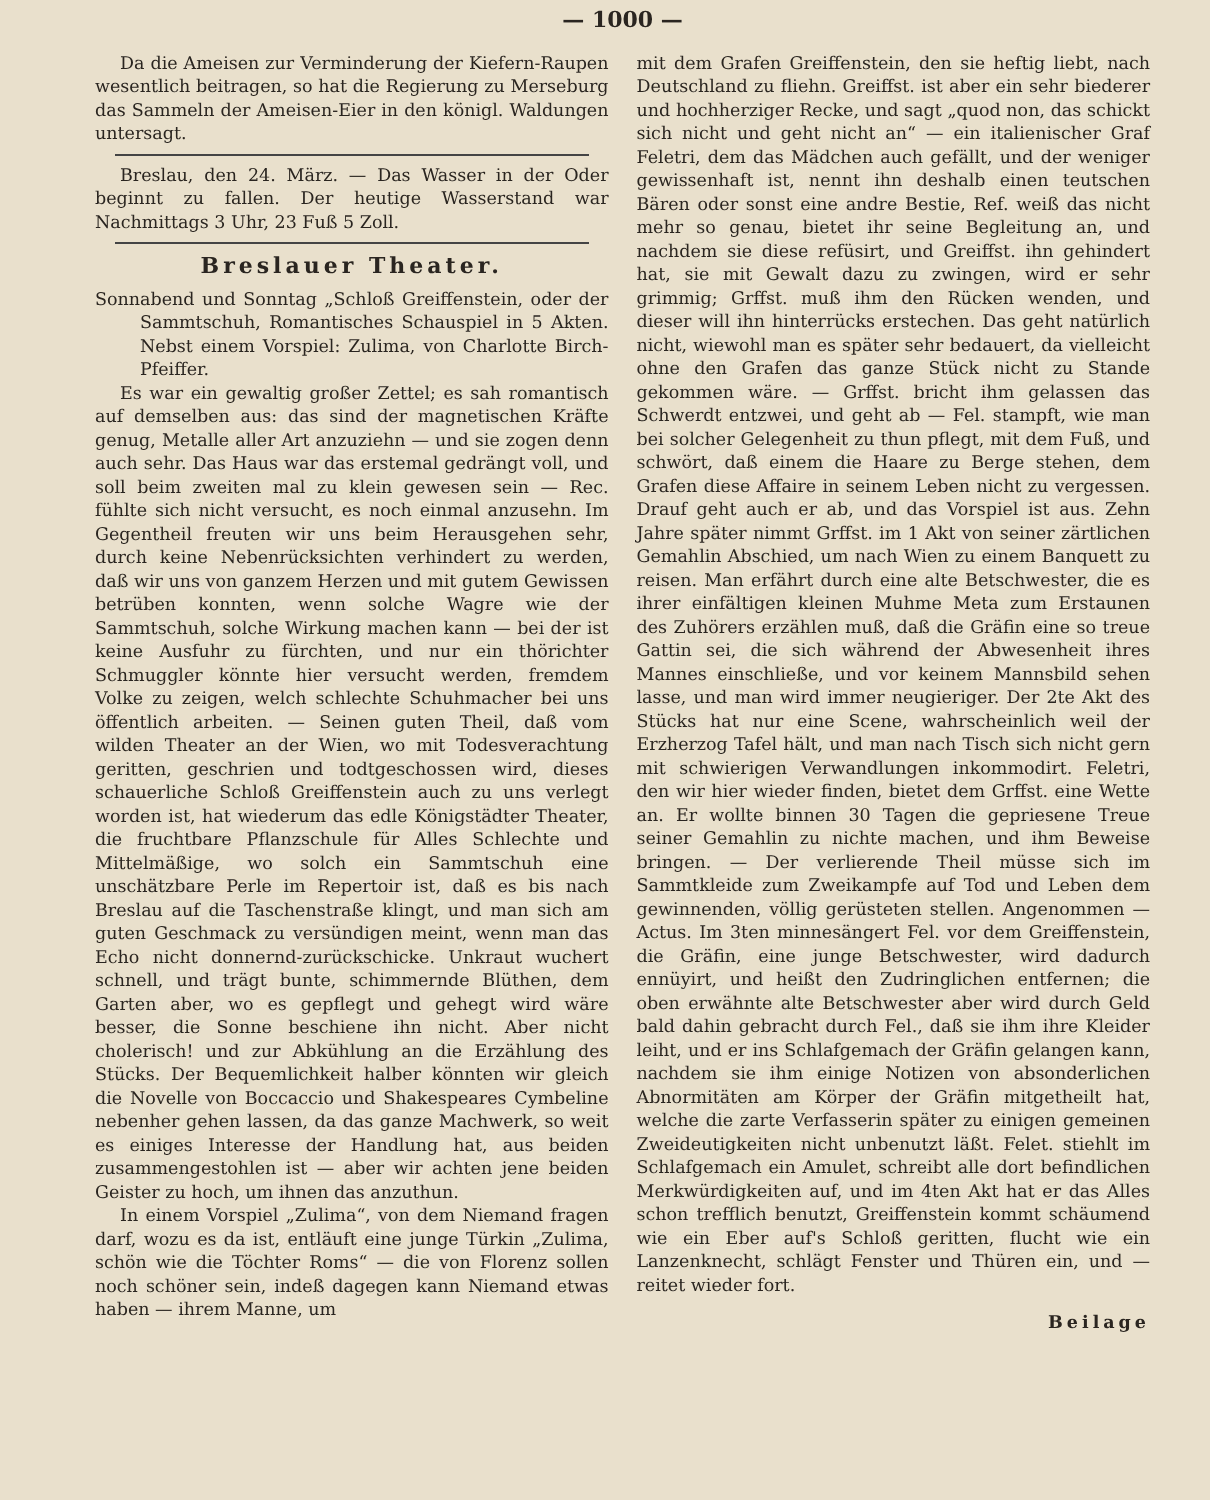— 1000 —
Da die Ameisen zur Verminderung der Kiefern-Raupen wesentlich beitragen, so hat die Regierung zu Merseburg das Sammeln der Ameisen-Eier in den königl. Waldungen untersagt.
Breslau, den 24. März. — Das Wasser in der Oder beginnt zu fallen. Der heutige Wasserstand war Nachmittags 3 Uhr, 23 Fuß 5 Zoll.
Breslauer Theater.
Sonnabend und Sonntag „Schloß Greiffenstein, oder der Sammtschuh, Romantisches Schauspiel in 5 Akten. Nebst einem Vorspiel: Zulima, von Charlotte Birch-Pfeiffer.
Es war ein gewaltig großer Zettel; es sah romantisch auf demselben aus: das sind der magnetischen Kräfte genug, Metalle aller Art anzuziehn — und sie zogen denn auch sehr. Das Haus war das erstemal gedrängt voll, und soll beim zweiten mal zu klein gewesen sein — Rec. fühlte sich nicht versucht, es noch einmal anzusehn. Im Gegentheil freuten wir uns beim Herausgehen sehr, durch keine Nebenrücksichten verhindert zu werden, daß wir uns von ganzem Herzen und mit gutem Gewissen betrüben konnten, wenn solche Wagre wie der Sammtschuh, solche Wirkung machen kann — bei der ist keine Ausfuhr zu fürchten, und nur ein thörichter Schmuggler könnte hier versucht werden, fremdem Volke zu zeigen, welch schlechte Schuhmacher bei uns öffentlich arbeiten. — Seinen guten Theil, daß vom wilden Theater an der Wien, wo mit Todesverachtung geritten, geschrien und todtgeschossen wird, dieses schauerliche Schloß Greiffenstein auch zu uns verlegt worden ist, hat wiederum das edle Königstädter Theater, die fruchtbare Pflanzschule für Alles Schlechte und Mittelmäßige, wo solch ein Sammtschuh eine unschätzbare Perle im Repertoir ist, daß es bis nach Breslau auf die Taschenstraße klingt, und man sich am guten Geschmack zu versündigen meint, wenn man das Echo nicht donnernd-zurückschicke. Unkraut wuchert schnell, und trägt bunte, schimmernde Blüthen, dem Garten aber, wo es gepflegt und gehegt wird wäre besser, die Sonne beschiene ihn nicht. Aber nicht cholerisch! und zur Abkühlung an die Erzählung des Stücks. Der Bequemlichkeit halber könnten wir gleich die Novelle von Boccaccio und Shakespeares Cymbeline nebenher gehen lassen, da das ganze Machwerk, so weit es einiges Interesse der Handlung hat, aus beiden zusammengestohlen ist — aber wir achten jene beiden Geister zu hoch, um ihnen das anzuthun.
In einem Vorspiel „Zulima“, von dem Niemand fragen darf, wozu es da ist, entläuft eine junge Türkin „Zulima, schön wie die Töchter Roms“ — die von Florenz sollen noch schöner sein, indeß dagegen kann Niemand etwas haben — ihrem Manne, um
mit dem Grafen Greiffenstein, den sie heftig liebt, nach Deutschland zu fliehn. Greiffst. ist aber ein sehr biederer und hochherziger Recke, und sagt „quod non, das schickt sich nicht und geht nicht an“ — ein italienischer Graf Feletri, dem das Mädchen auch gefällt, und der weniger gewissenhaft ist, nennt ihn deshalb einen teutschen Bären oder sonst eine andre Bestie, Ref. weiß das nicht mehr so genau, bietet ihr seine Begleitung an, und nachdem sie diese refüsirt, und Greiffst. ihn gehindert hat, sie mit Gewalt dazu zu zwingen, wird er sehr grimmig; Grffst. muß ihm den Rücken wenden, und dieser will ihn hinterrücks erstechen. Das geht natürlich nicht, wiewohl man es später sehr bedauert, da vielleicht ohne den Grafen das ganze Stück nicht zu Stande gekommen wäre. — Grffst. bricht ihm gelassen das Schwerdt entzwei, und geht ab — Fel. stampft, wie man bei solcher Gelegenheit zu thun pflegt, mit dem Fuß, und schwört, daß einem die Haare zu Berge stehen, dem Grafen diese Affaire in seinem Leben nicht zu vergessen. Drauf geht auch er ab, und das Vorspiel ist aus. Zehn Jahre später nimmt Grffst. im 1 Akt von seiner zärtlichen Gemahlin Abschied, um nach Wien zu einem Banquett zu reisen. Man erfährt durch eine alte Betschwester, die es ihrer einfältigen kleinen Muhme Meta zum Erstaunen des Zuhörers erzählen muß, daß die Gräfin eine so treue Gattin sei, die sich während der Abwesenheit ihres Mannes einschließe, und vor keinem Mannsbild sehen lasse, und man wird immer neugieriger. Der 2te Akt des Stücks hat nur eine Scene, wahrscheinlich weil der Erzherzog Tafel hält, und man nach Tisch sich nicht gern mit schwierigen Verwandlungen inkommodirt. Feletri, den wir hier wieder finden, bietet dem Grffst. eine Wette an. Er wollte binnen 30 Tagen die gepriesene Treue seiner Gemahlin zu nichte machen, und ihm Beweise bringen. — Der verlierende Theil müsse sich im Sammtkleide zum Zweikampfe auf Tod und Leben dem gewinnenden, völlig gerüsteten stellen. Angenommen — Actus. Im 3ten minnesängert Fel. vor dem Greiffenstein, die Gräfin, eine junge Betschwester, wird dadurch ennüyirt, und heißt den Zudringlichen entfernen; die oben erwähnte alte Betschwester aber wird durch Geld bald dahin gebracht durch Fel., daß sie ihm ihre Kleider leiht, und er ins Schlafgemach der Gräfin gelangen kann, nachdem sie ihm einige Notizen von absonderlichen Abnormitäten am Körper der Gräfin mitgetheilt hat, welche die zarte Verfasserin später zu einigen gemeinen Zweideutigkeiten nicht unbenutzt läßt. Felet. stiehlt im Schlafgemach ein Amulet, schreibt alle dort befindlichen Merkwürdigkeiten auf, und im 4ten Akt hat er das Alles schon trefflich benutzt, Greiffenstein kommt schäumend wie ein Eber auf's Schloß geritten, flucht wie ein Lanzenknecht, schlägt Fenster und Thüren ein, und — reitet wieder fort.
Beilage